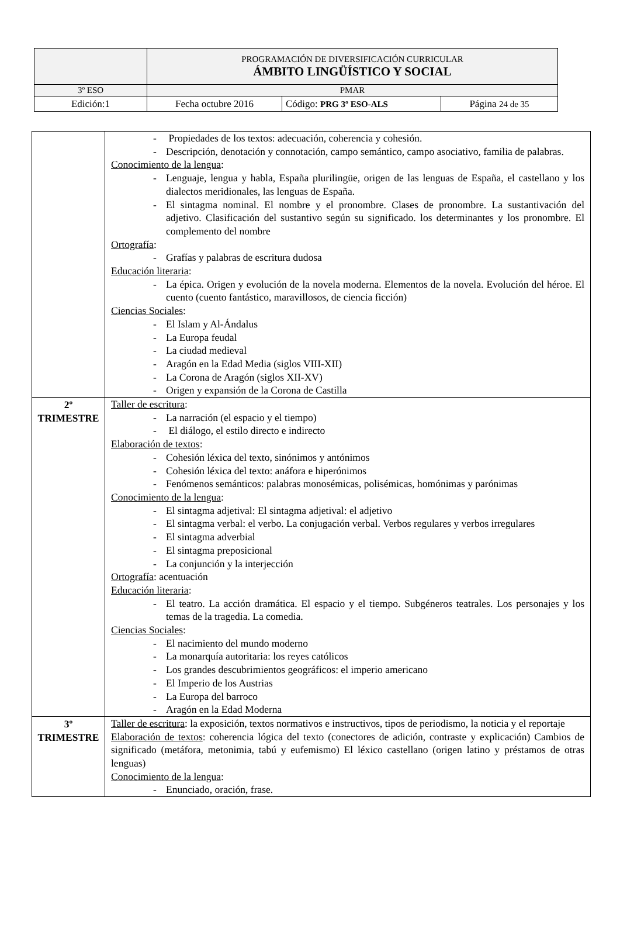| | PROGRAMACIÓN DE DIVERSIFICACIÓN CURRICULAR ÁMBITO LINGÜÍSTICO Y SOCIAL | | |
| 3º ESO | PMAR | | |
| Edición:1 | Fecha octubre 2016 | Código: PRG 3º ESO-ALS | Página 24 de 35 |
| | - Propiedades de los textos: adecuación, coherencia y cohesión. - Descripción, denotación y connotación, campo semántico, campo asociativo, familia de palabras. Conocimiento de la lengua : - Lenguaje, lengua y habla, España plurilingüe, origen de las lenguas de España, el castellano y los dialectos meridionales, las lenguas de España. - El sintagma nominal. El nombre y el pronombre. Clases de pronombre. La sustantivación del adjetivo. Clasificación del sustantivo según su significado. los determinantes y los pronombre. El complemento del nombre Ortografía : - Grafías y palabras de escritura dudosa Educación literaria : - La épica. Origen y evolución de la novela moderna. Elementos de la novela. Evolución del héroe. El cuento (cuento fantástico, maravillosos, de ciencia ficción) Ciencias Sociales : - El Islam y Al-Ándalus - La Europa feudal - La ciudad medieval - Aragón en la Edad Media (siglos VIII-XII) - La Corona de Aragón (siglos XII-XV) - Origen y expansión de la Corona de Castilla |
| 2º TRIMESTRE | Taller de escritura : - La narración (el espacio y el tiempo) - El diálogo, el estilo directo e indirecto Elaboración de textos : - Cohesión léxica del texto, sinónimos y antónimos - Cohesión léxica del texto: anáfora e hiperónimos - Fenómenos semánticos: palabras monosémicas, polisémicas, homónimas y parónimas Conocimiento de la lengua : - El sintagma adjetival: El sintagma adjetival: el adjetivo - El sintagma verbal: el verbo. La conjugación verbal. Verbos regulares y verbos irregulares - El sintagma adverbial - El sintagma preposicional - La conjunción y la interjección Ortografía : acentuación Educación literaria : - El teatro. La acción dramática. El espacio y el tiempo. Subgéneros teatrales. Los personajes y los temas de la tragedia. La comedia. Ciencias Sociales : - El nacimiento del mundo moderno - La monarquía autoritaria: los reyes católicos - Los grandes descubrimientos geográficos: el imperio americano - El Imperio de los Austrias - La Europa del barroco - Aragón en la Edad Moderna |
| 3º TRIMESTRE | Taller de escritura : la exposición, textos normativos e instructivos, tipos de periodismo, la noticia y el reportaje Elaboración de textos : coherencia lógica del texto (conectores de adición, contraste y explicación) Cambios de significado (metáfora, metonimia, tabú y eufemismo) El léxico castellano (origen latino y préstamos de otras lenguas) Conocimiento de la lengua : - Enunciado, oración, frase. |